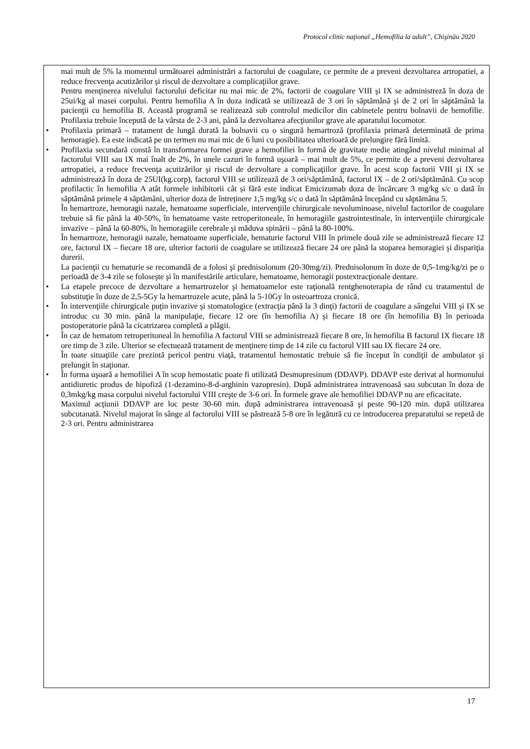Protocol clinic naţional „Hemofilia la adult”, Chişinău 2020
mai mult de 5% la momentul următoarei administrări a factorului de coagulare, ce permite de a preveni dezvoltarea artropatiei, a reduce frecvenţa acutizărilor şi riscul de dezvoltare a complicaţiilor grave.
Pentru menţinerea nivelului factorului deficitar nu mai mic de 2%, factorii de coagulare VIII şi IX se administreză în doza de 25ui/kg al masei corpului. Pentru hemofilia A în doza indicată se utilizează de 3 ori în săptămână şi de 2 ori în săptămână la pacienţii cu hemofilia B. Această programă se realizează sub controlul medicilor din cabinetele pentru bolnavii de hemofilie. Profilaxia trebuie începută de la vârsta de 2-3 ani, până la dezvoltarea afecţiunilor grave ale aparatului locomotor.
• Profilaxia primară – tratament de lungă durată la bolnavii cu o singură hemartroză (profilaxia primară determinată de prima hemoragie). Ea este indicată pe un termen nu mai mic de 6 luni cu posibilitatea ulterioară de prelungire fără limită.
• Profilaxia secundară constă în transformarea formei grave a hemofiliei în formă de gravitate medie atingând nivelul minimal al factorului VIII sau IX mai înalt de 2%, în unele cazuri în formă uşoară – mai mult de 5%, ce permite de a preveni dezvoltarea artropatiei, a reduce frecvenţa acutizărilor şi riscul de dezvoltare a complicaţiilor grave. În acest scop factorii VIII şi IX se administrează în doza de 25UI(kg.corp), factorul VIII se utilizează de 3 ori/săptămână, factorul IX – de 2 ori/săptămână. Cu scop profilactic în hemofilia A atât formele inhibitorii cât și fără este indicat Emicizumab doza de încărcare 3 mg/kg s/c o dată în săptămână primele 4 săptămâni, ulterior doza de întreținere 1,5 mg/kg s/c o dată în săptămână începând cu săptămâna 5.
În hemartroze, hemoragii nazale, hematoame superficiale, intervenţiile chirurgicale nevoluminoase, nivelul factorilor de coagulare trebuie să fie până la 40-50%, în hematoame vaste retroperitoneale, în hemoragiile gastrointestinale, în intervenţiile chirurgicale invazive – până la 60-80%, în hemoragiile cerebrale şi măduva spinării – până la 80-100%.
În hemartroze, hemoragii nazale, hematoame superficiale, hematurie factorul VIII în primele două zile se administrează fiecare 12 ore, factorul IX – fiecare 18 ore, ulterior factorii de coagulare se utilizează fiecare 24 ore până la stoparea hemoragiei şi dispariţia durerii.
La pacienţii cu hematurie se recomandă de a folosi şi prednisolonum (20-30mg/zi). Prednisolonum în doze de 0,5-1mg/kg/zi pe o perioadă de 3-4 zile se foloseşte şi în manifestările articulare, hematoame, hemoragii postextracţionale dentare.
• La etapele precoce de dezvoltare a hemartrozelor şi hematoamelor este raţională rentghenoterapia de rând cu tratamentul de substituţie în doze de 2,5-5Gy la hemartrozele acute, până la 5-10Gy în osteoartroza cronică.
• În intervenţiile chirurgicale puţin invazive şi stomatologice (extracţia până la 3 dinţi) factorii de coagulare a sângelui VIII şi IX se introduc cu 30 min. până la manipulaţie, fiecare 12 ore (în hemofilia A) şi fiecare 18 ore (în hemofilia B) în perioada postoperatorie până la cicatrizarea completă a plăgii.
• În caz de hematom retroperitoneal în hemofilia A factorul VIII se administrează fiecare 8 ore, în hemofilia B factorul IX fiecare 18 ore timp de 3 zile. Ulterior se efectuează tratament de menţinere timp de 14 zile cu factorul VIII sau IX fiecare 24 ore.
În toate situaţiile care prezintă pericol pentru viaţă, tratamentul hemostatic trebuie să fie început în condiţii de ambulator şi prelungit în staţionar.
• În forma uşoară a hemofiliei A în scop hemostatic poate fi utilizată Desmopresinum (DDAVP). DDAVP este derivat al hormonului antidiuretic produs de hipofiză (1-dezamino-8-d-arghinin vazopresin). După administrarea intravenoasă sau subcutan în doza de 0,3mkg/kg masa corpului nivelul factorului VIII creşte de 3-6 ori. În formele grave ale hemofiliei DDAVP nu are eficacitate.
Maximul acţiunii DDAVP are loc peste 30-60 min. după administrarea intravenoasă şi peste 90-120 min. după utilizarea subcutanată. Nivelul majorat în sânge al factorului VIII se păstrează 5-8 ore în legătură cu ce introducerea preparatului se repetă de 2-3 ori. Pentru administrarea
17